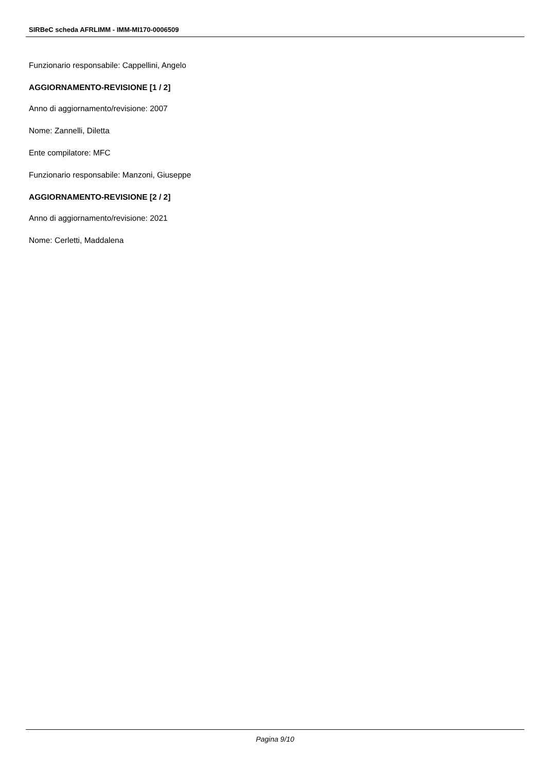SIRBeC scheda AFRLIMM - IMM-MI170-0006509
Funzionario responsabile: Cappellini, Angelo
AGGIORNAMENTO-REVISIONE [1 / 2]
Anno di aggiornamento/revisione: 2007
Nome: Zannelli, Diletta
Ente compilatore: MFC
Funzionario responsabile: Manzoni, Giuseppe
AGGIORNAMENTO-REVISIONE [2 / 2]
Anno di aggiornamento/revisione: 2021
Nome: Cerletti, Maddalena
Pagina 9/10